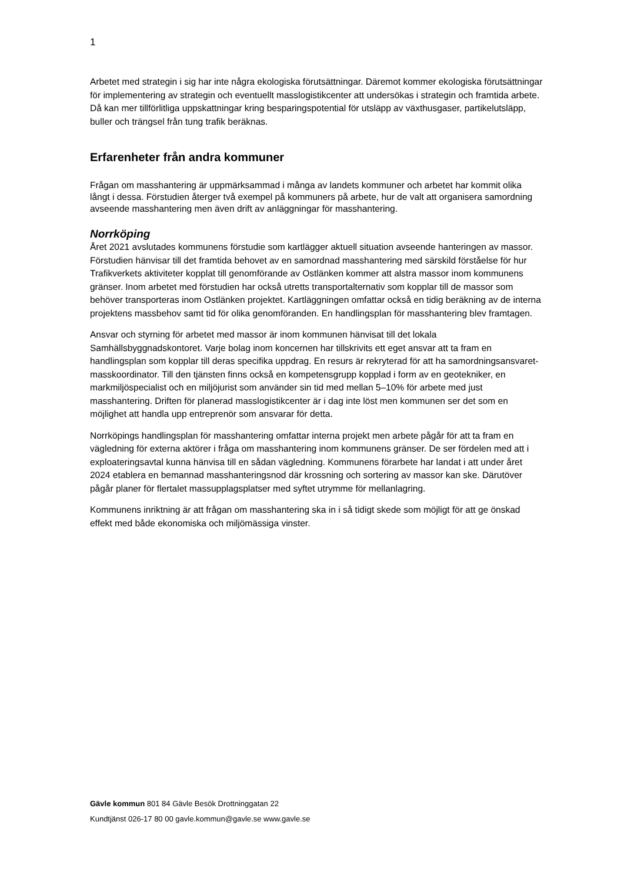1
Arbetet med strategin i sig har inte några ekologiska förutsättningar. Däremot kommer ekologiska förutsättningar för implementering av strategin och eventuellt masslogistikcenter att undersökas i strategin och framtida arbete. Då kan mer tillförlitliga uppskattningar kring besparingspotential för utsläpp av växthusgaser, partikelutsläpp, buller och trängsel från tung trafik beräknas.
Erfarenheter från andra kommuner
Frågan om masshantering är uppmärksammad i många av landets kommuner och arbetet har kommit olika långt i dessa. Förstudien återger två exempel på kommuners på arbete, hur de valt att organisera samordning avseende masshantering men även drift av anläggningar för masshantering.
Norrköping
Året 2021 avslutades kommunens förstudie som kartlägger aktuell situation avseende hanteringen av massor. Förstudien hänvisar till det framtida behovet av en samordnad masshantering med särskild förståelse för hur Trafikverkets aktiviteter kopplat till genomförande av Ostlänken kommer att alstra massor inom kommunens gränser. Inom arbetet med förstudien har också utretts transportalternativ som kopplar till de massor som behöver transporteras inom Ostlänken projektet. Kartläggningen omfattar också en tidig beräkning av de interna projektens massbehov samt tid för olika genomföranden. En handlingsplan för masshantering blev framtagen.
Ansvar och styrning för arbetet med massor är inom kommunen hänvisat till det lokala Samhällsbyggnadskontoret. Varje bolag inom koncernen har tillskrivits ett eget ansvar att ta fram en handlingsplan som kopplar till deras specifika uppdrag. En resurs är rekryterad för att ha samordningsansvaret-masskoordinator. Till den tjänsten finns också en kompetensgrupp kopplad i form av en geotekniker, en markmiljöspecialist och en miljöjurist som använder sin tid med mellan 5–10% för arbete med just masshantering. Driften för planerad masslogistikcenter är i dag inte löst men kommunen ser det som en möjlighet att handla upp entreprenör som ansvarar för detta.
Norrköpings handlingsplan för masshantering omfattar interna projekt men arbete pågår för att ta fram en vägledning för externa aktörer i fråga om masshantering inom kommunens gränser. De ser fördelen med att i exploateringsavtal kunna hänvisa till en sådan vägledning. Kommunens förarbete har landat i att under året 2024 etablera en bemannad masshanteringsnod där krossning och sortering av massor kan ske. Därutöver pågår planer för flertalet massupplagsplatser med syftet utrymme för mellanlagring.
Kommunens inriktning är att frågan om masshantering ska in i så tidigt skede som möjligt för att ge önskad effekt med både ekonomiska och miljömässiga vinster.
Gävle kommun 801 84 Gävle Besök Drottninggatan 22
Kundtjänst 026-17 80 00 gavle.kommun@gavle.se www.gavle.se